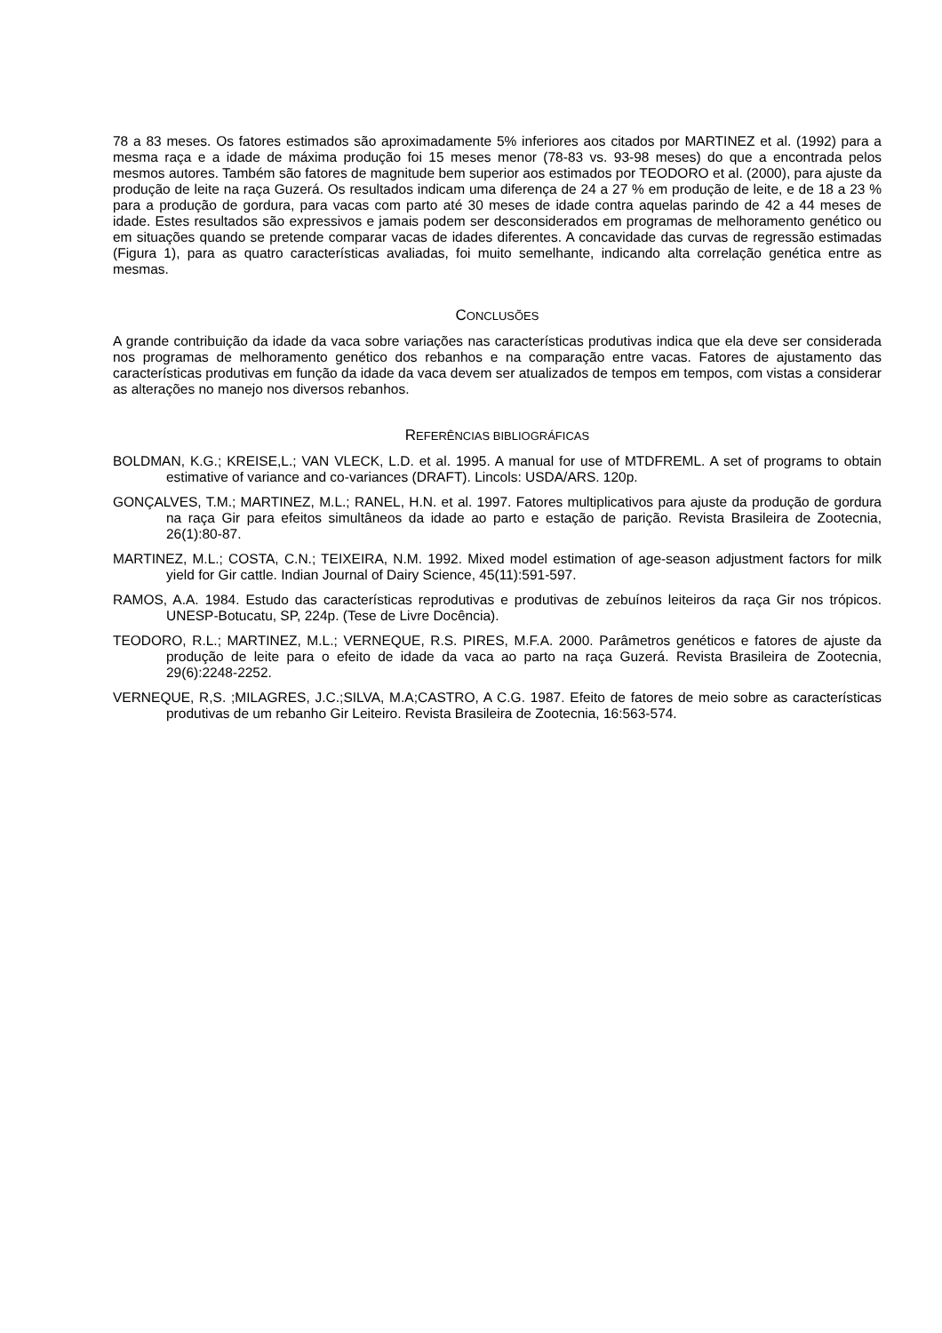78 a 83 meses. Os fatores estimados são aproximadamente 5% inferiores aos citados por MARTINEZ et al. (1992) para a mesma raça e a idade de máxima produção foi 15 meses menor (78-83 vs. 93-98 meses) do que a encontrada pelos mesmos autores. Também são fatores de magnitude bem superior aos estimados por TEODORO et al. (2000), para ajuste da produção de leite na raça Guzerá. Os resultados indicam uma diferença de 24 a 27 % em produção de leite, e de 18 a 23 % para a produção de gordura, para vacas com parto até 30 meses de idade contra aquelas parindo de 42 a 44 meses de idade. Estes resultados são expressivos e jamais podem ser desconsiderados em programas de melhoramento genético ou em situações quando se pretende comparar vacas de idades diferentes. A concavidade das curvas de regressão estimadas (Figura 1), para as quatro características avaliadas, foi muito semelhante, indicando alta correlação genética entre as mesmas.
CONCLUSÕES
A grande contribuição da idade da vaca sobre variações nas características produtivas indica que ela deve ser considerada nos programas de melhoramento genético dos rebanhos e na comparação entre vacas. Fatores de ajustamento das características produtivas em função da idade da vaca devem ser atualizados de tempos em tempos, com vistas a considerar as alterações no manejo nos diversos rebanhos.
REFERÊNCIAS BIBLIOGRÁFICAS
BOLDMAN, K.G.; KREISE,L.; VAN VLECK, L.D. et al. 1995. A manual for use of MTDFREML. A set of programs to obtain estimative of variance and co-variances (DRAFT). Lincols: USDA/ARS. 120p.
GONÇALVES, T.M.; MARTINEZ, M.L.; RANEL, H.N. et al. 1997. Fatores multiplicativos para ajuste da produção de gordura na raça Gir para efeitos simultâneos da idade ao parto e estação de parição. Revista Brasileira de Zootecnia, 26(1):80-87.
MARTINEZ, M.L.; COSTA, C.N.; TEIXEIRA, N.M. 1992. Mixed model estimation of age-season adjustment factors for milk yield for Gir cattle. Indian Journal of Dairy Science, 45(11):591-597.
RAMOS, A.A. 1984. Estudo das características reprodutivas e produtivas de zebuínos leiteiros da raça Gir nos trópicos. UNESP-Botucatu, SP, 224p. (Tese de Livre Docência).
TEODORO, R.L.; MARTINEZ, M.L.; VERNEQUE, R.S. PIRES, M.F.A. 2000. Parâmetros genéticos e fatores de ajuste da produção de leite para o efeito de idade da vaca ao parto na raça Guzerá. Revista Brasileira de Zootecnia, 29(6):2248-2252.
VERNEQUE, R,S. ;MILAGRES, J.C.;SILVA, M.A;CASTRO, A C.G. 1987. Efeito de fatores de meio sobre as características produtivas de um rebanho Gir Leiteiro. Revista Brasileira de Zootecnia, 16:563-574.